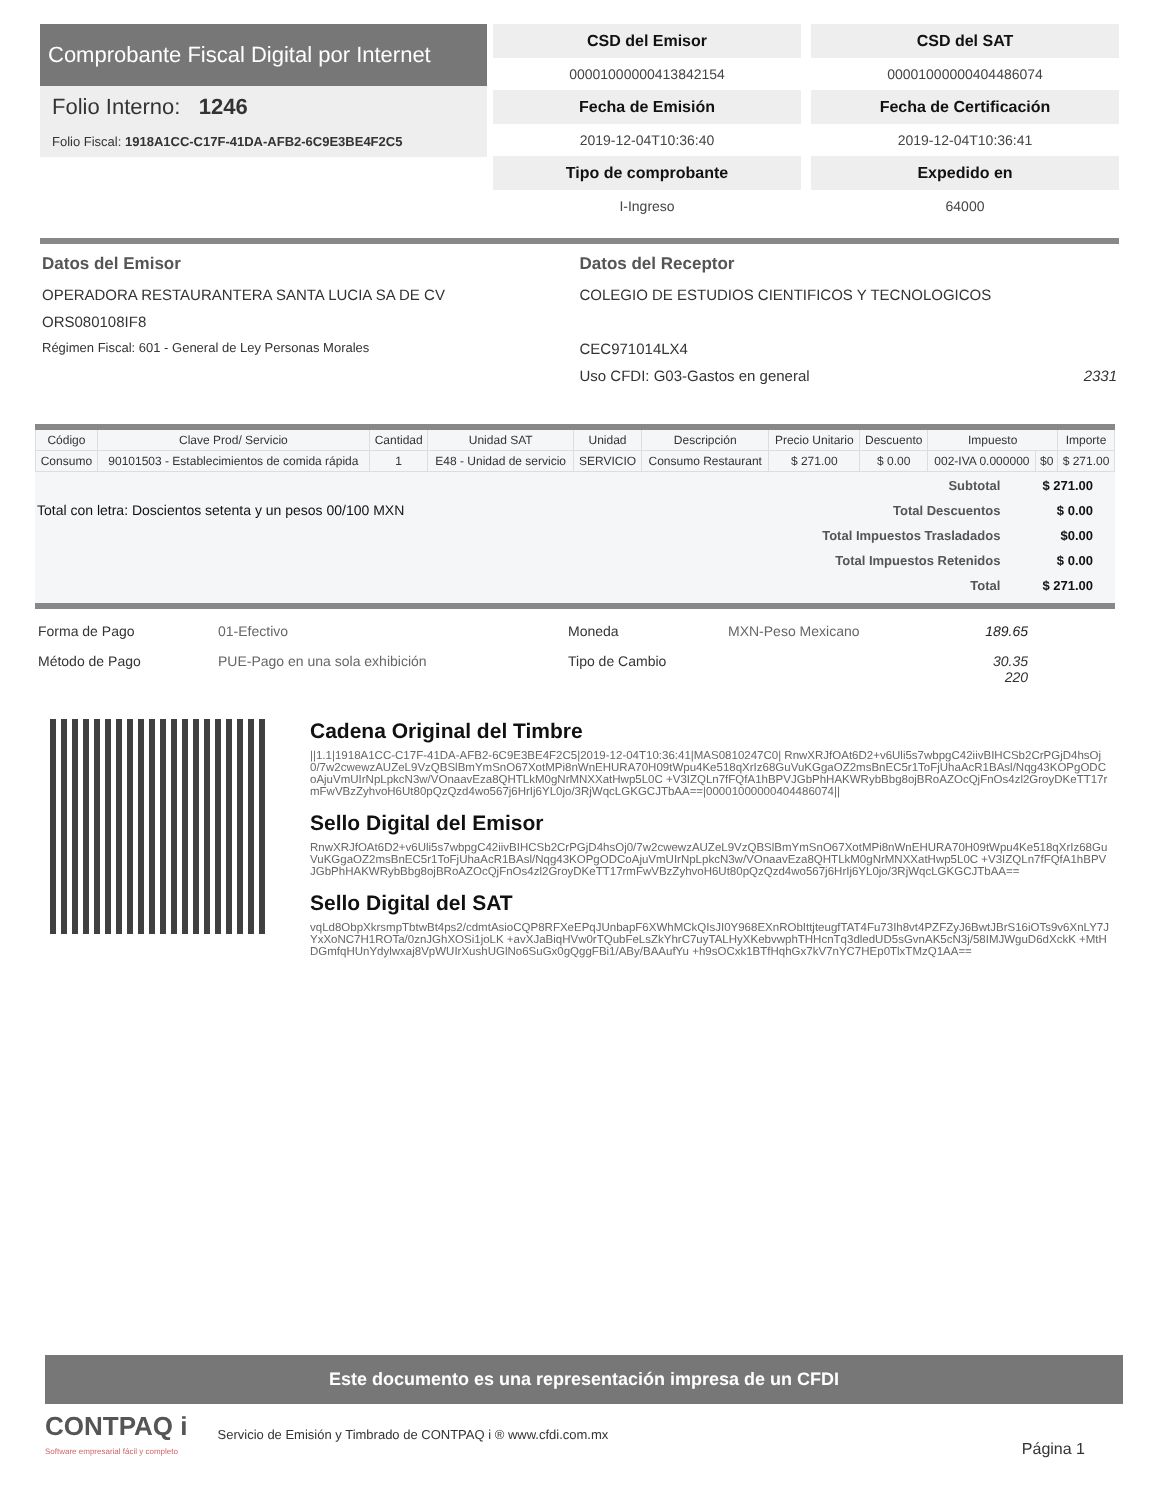Comprobante Fiscal Digital por Internet
Folio Interno: 1246
Folio Fiscal: 1918A1CC-C17F-41DA-AFB2-6C9E3BE4F2C5
CSD del Emisor
CSD del SAT
00001000000413842154
00001000000404486074
Fecha de Emisión
Fecha de Certificación
2019-12-04T10:36:40
2019-12-04T10:36:41
Tipo de comprobante
Expedido en
I-Ingreso
64000
Datos del Emisor
OPERADORA RESTAURANTERA SANTA LUCIA SA DE CV
ORS080108IF8
Régimen Fiscal: 601 - General de Ley Personas Morales
Datos del Receptor
COLEGIO DE ESTUDIOS CIENTIFICOS Y TECNOLOGICOS
CEC971014LX4
Uso CFDI: G03-Gastos en general 2331
| Código | Clave Prod/ Servicio | Cantidad | Unidad SAT | Unidad | Descripción | Precio Unitario | Descuento | Impuesto | | Importe |
| --- | --- | --- | --- | --- | --- | --- | --- | --- | --- | --- |
| Consumo | 90101503 - Establecimientos de comida rápida | 1 | E48 - Unidad de servicio | SERVICIO | Consumo Restaurant | $ 271.00 | $ 0.00 | 002-IVA 0.000000 | $0 | $ 271.00 |
Total con letra: Doscientos setenta y un pesos 00/100 MXN
| Subtotal | $ 271.00 |
| Total Descuentos | $ 0.00 |
| Total Impuestos Trasladados | $0.00 |
| Total Impuestos Retenidos | $ 0.00 |
| Total | $ 271.00 |
Forma de Pago 01-Efectivo Moneda MXN-Peso Mexicano 189.65 Método de Pago PUE-Pago en una sola exhibición Tipo de Cambio 30.35
220
Cadena Original del Timbre
||1.1|1918A1CC-C17F-41DA-AFB2-6C9E3BE4F2C5|2019-12-04T10:36:41|MAS0810247C0| RnwXRJfOAt6D2+v6Uli5s7wbpgC42iivBIHCSb2CrPGjD4hsOj0/7w2cwewzAUZeL9VzQBSlBmYmSnO67XotMPi8nWnEHURA70H09tWpu4Ke518qXrIz68GuVuKGgaOZ2msBnEC5r1ToFjUhaAcR1BAsl/Nqg43KOPgODCoAjuVmUIrNpLpkcN3w/VOnaavEza8QHTLkM0gNrMNXXatHwp5L0C +V3IZQLn7fFQfA1hBPVJGbPhHAKWRybBbg8ojBRoAZOcQjFnOs4zl2GroyDKeTT17rmFwVBzZyhvoH6Ut80pQzQzd4wo567j6HrIj6YL0jo/3RjWqcLGKGCJTbAA==|00001000000404486074||
Sello Digital del Emisor
RnwXRJfOAt6D2+v6Uli5s7wbpgC42iivBIHCSb2CrPGjD4hsOj0/7w2cwewzAUZeL9VzQBSlBmYmSnO67XotMPi8nWnEHURA70H09tWpu4Ke518qXrIz68GuVuKGgaOZ2msBnEC5r1ToFjUhaAcR1BAsl/Nqg43KOPgODCoAjuVmUIrNpLpkcN3w/VOnaavEza8QHTLkM0gNrMNXXatHwp5L0C +V3IZQLn7fFQfA1hBPVJGbPhHAKWRybBbg8ojBRoAZOcQjFnOs4zl2GroyDKeTT17rmFwVBzZyhvoH6Ut80pQzQzd4wo567j6HrIj6YL0jo/3RjWqcLGKGCJTbAA==
Sello Digital del SAT
vqLd8ObpXkrsmpTbtwBt4ps2/cdmtAsioCQP8RFXeEPqJUnbapF6XWhMCkQIsJI0Y968EXnRObIttjteugfTAT4Fu73Ih8vt4PZFZyJ6BwtJBrS16iOTs9v6XnLY7JYxXoNC7H1ROTa/0znJGhXOSi1joLK +avXJaBiqHVw0rTQubFeLsZkYhrC7uyTALHyXKebvwphTHHcnTq3dledUD5sGvnAK5cN3j/58IMJWguD6dXckK +MtHDGmfqHUnYdylwxaj8VpWUIrXushUGlNo6SuGx0gQggFBi1/ABy/BAAufYu +h9sOCxk1BTfHqhGx7kV7nYC7HEp0TlxTMzQ1AA==
Este documento es una representación impresa de un CFDI
CONTPAQ i
Software empresarial fácil y completo
Servicio de Emisión y Timbrado de CONTPAQ i ® www.cfdi.com.mx Página 1